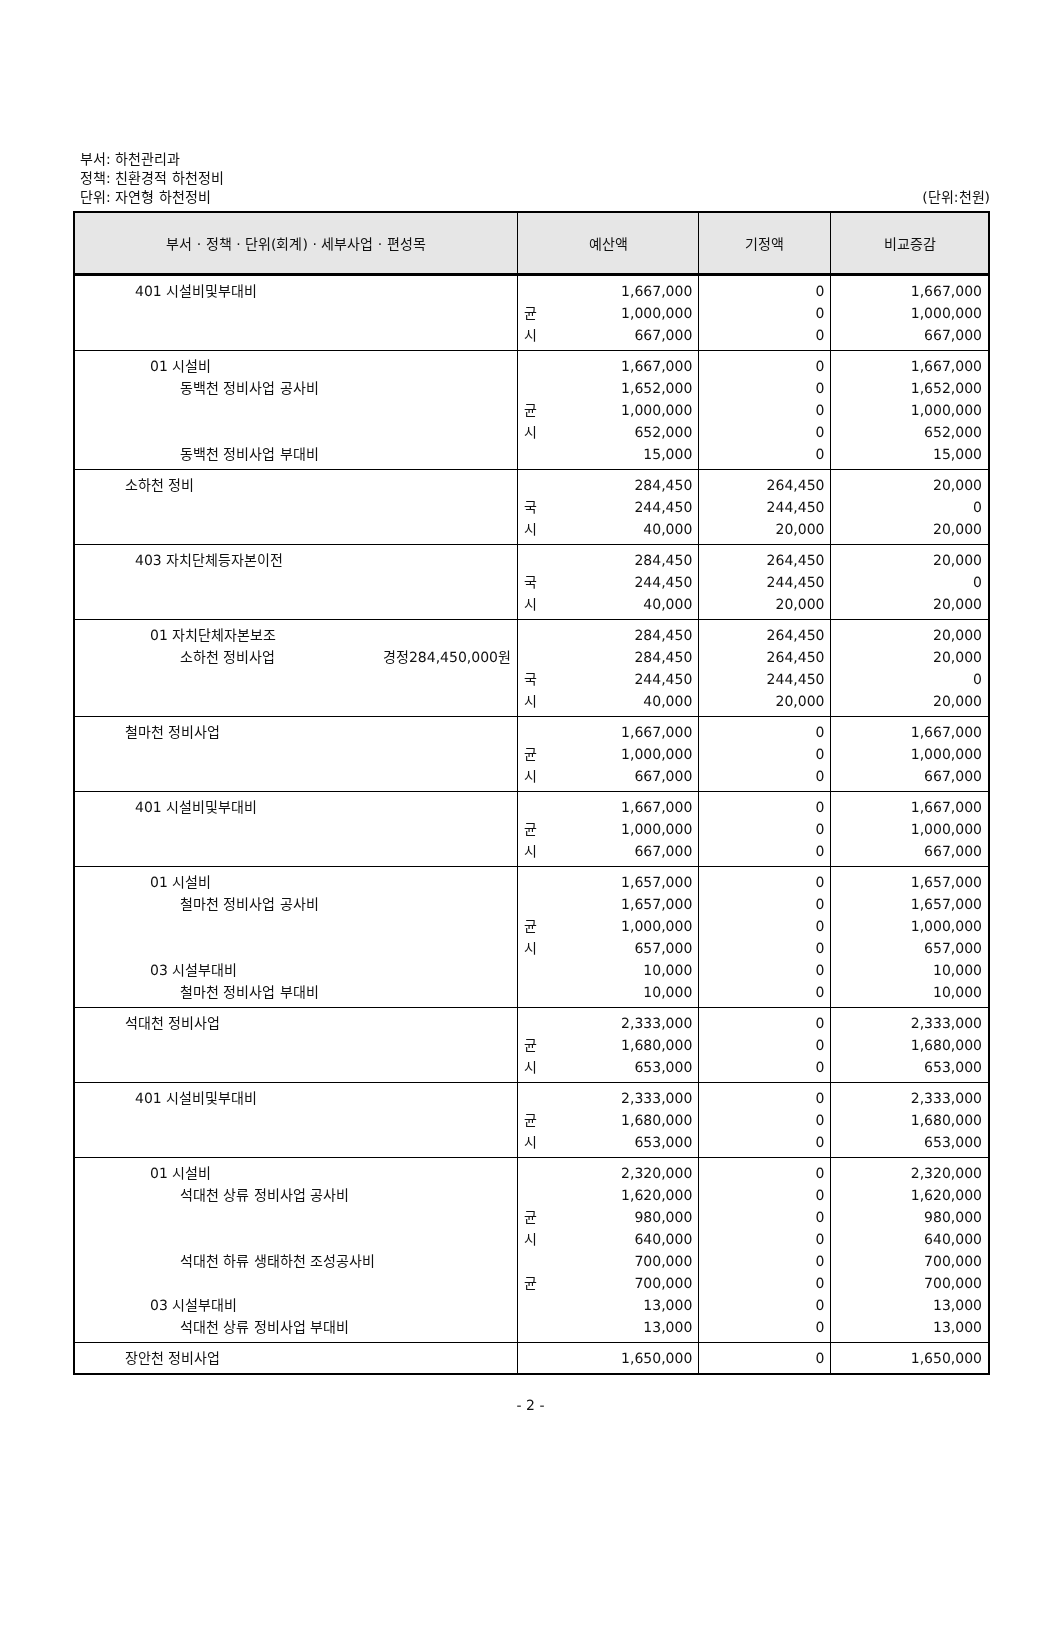부서: 하천관리과
정책: 친환경적 하천정비
단위: 자연형 하천정비 (단위:천원)
| 부서 · 정책 · 단위(회계) · 세부사업 · 편성목 | 예산액 | 기정액 | 비교증감 |
| --- | --- | --- | --- |
| 401 시설비및부대비 | 1,667,000 균 1,000,000 시 667,000 | 0 0 0 | 1,667,000 1,000,000 667,000 |
| 01 시설비 동백천 정비사업 공사비 동백천 정비사업 부대비 | 1,667,000 1,652,000 균 1,000,000 시 652,000 15,000 | 0 0 0 0 0 | 1,667,000 1,652,000 1,000,000 652,000 15,000 |
| 소하천 정비 | 284,450 국 244,450 시 40,000 | 264,450 244,450 20,000 | 20,000 0 20,000 |
| 403 자치단체등자본이전 | 284,450 국 244,450 시 40,000 | 264,450 244,450 20,000 | 20,000 0 20,000 |
| 01 자치단체자본보조 소하천 정비사업 경정284,450,000원 | 284,450 284,450 국 244,450 시 40,000 | 264,450 264,450 244,450 20,000 | 20,000 20,000 0 20,000 |
| 철마천 정비사업 | 1,667,000 균 1,000,000 시 667,000 | 0 0 0 | 1,667,000 1,000,000 667,000 |
| 401 시설비및부대비 | 1,667,000 균 1,000,000 시 667,000 | 0 0 0 | 1,667,000 1,000,000 667,000 |
| 01 시설비 철마천 정비사업 공사비 03 시설부대비 철마천 정비사업 부대비 | 1,657,000 1,657,000 균 1,000,000 시 657,000 10,000 10,000 | 0 0 0 0 0 0 | 1,657,000 1,657,000 1,000,000 657,000 10,000 10,000 |
| 석대천 정비사업 | 2,333,000 균 1,680,000 시 653,000 | 0 0 0 | 2,333,000 1,680,000 653,000 |
| 401 시설비및부대비 | 2,333,000 균 1,680,000 시 653,000 | 0 0 0 | 2,333,000 1,680,000 653,000 |
| 01 시설비 석대천 상류 정비사업 공사비 석대천 하류 생태하천 조성공사비 03 시설부대비 석대천 상류 정비사업 부대비 | 2,320,000 1,620,000 균 980,000 시 640,000 700,000 균 700,000 13,000 13,000 | 0 0 0 0 0 0 0 0 | 2,320,000 1,620,000 980,000 640,000 700,000 700,000 13,000 13,000 |
| 장안천 정비사업 | 1,650,000 | 0 | 1,650,000 |
- 2 -